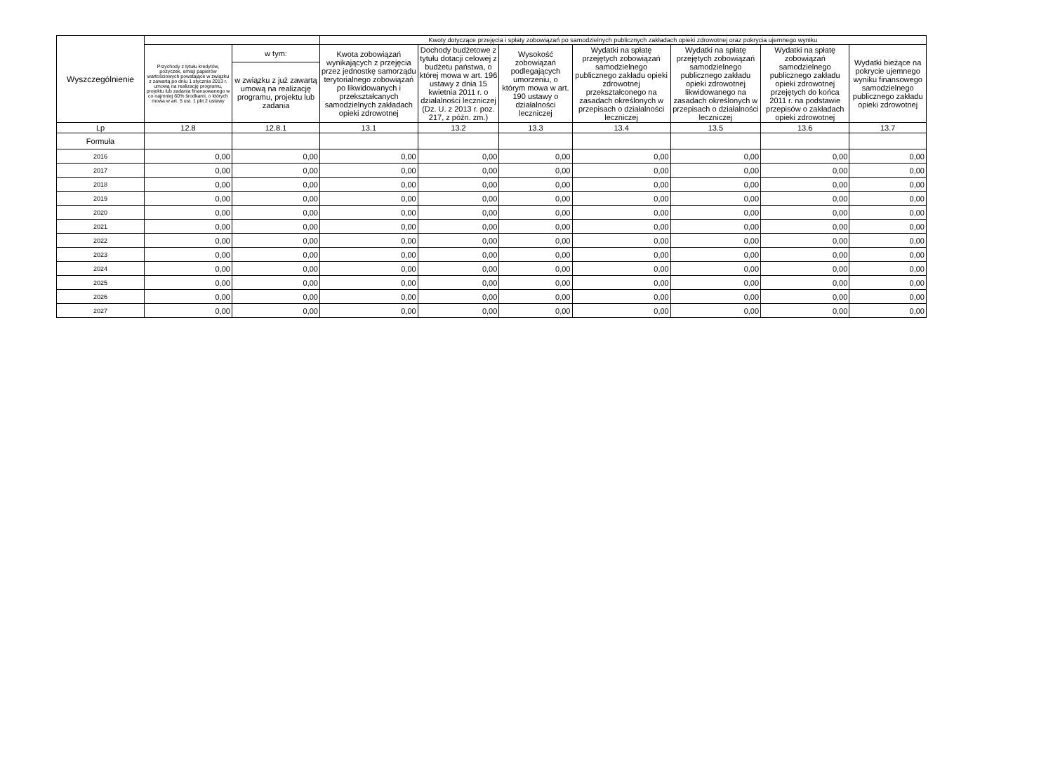| Wyszczególnienie | | | Kwoty dotyczące przejęcia i spłaty zobowiązań po samodzielnych publicznych zakładach opieki zdrowotnej oraz pokrycia ujemnego wyniku | | | | | | |
| --- | --- | --- | --- | --- | --- | --- | --- | --- | --- |
| | Przychody z tytułu kredytów, pożyczek, emisji papierów wartościowych powstające w związku z zawartą po dniu 1 stycznia 2013 r. umową na realizację programu, projektu lub zadania finansowanego w co najmniej 60% środkami, o których mowa w art. 5 ust. 1 pkt 2 ustawy | w tym: | Kwota zobowiązań wynikających z przejęcia przez jednostkę samorządu terytorialnego zobowiązań po likwidowanych i przekształcanych samodzielnych zakładach opieki zdrowotnej | Dochody budżetowe z tytułu dotacji celowej z budżetu państwa, o której mowa w art. 196 ustawy z dnia 15 kwietnia 2011 r. o działalności leczniczej (Dz. U. z 2013 r. poz. 217, z późn. zm.) | Wysokość zobowiązań podlegających umorzeniu, o którym mowa w art. 190 ustawy o działalności leczniczej | Wydatki na spłatę przejętych zobowiązań samodzielnego publicznego zakładu opieki zdrowotnej przekształconego na zasadach określonych w przepisach o działalności leczniczej | Wydatki na spłatę przejętych zobowiązań samodzielnego publicznego zakładu opieki zdrowotnej likwidowanego na zasadach określonych w przepisach o działalności leczniczej | Wydatki na spłatę zobowiązań samodzielnego publicznego zakładu opieki zdrowotnej przejętych do końca 2011 r. na podstawie przepisów o zakładach opieki zdrowotnej | Wydatki bieżące na pokrycie ujemnego wyniku finansowego samodzielnego publicznego zakładu opieki zdrowotnej |
| | | w związku z już zawartą umową na realizację programu, projektu lub zadania | | | | | | | |
| Lp | 12.8 | 12.8.1 | 13.1 | 13.2 | 13.3 | 13.4 | 13.5 | 13.6 | 13.7 |
| Formuła | | | | | | | | | |
| 2016 | 0,00 | 0,00 | 0,00 | 0,00 | 0,00 | 0,00 | 0,00 | 0,00 | 0,00 |
| 2017 | 0,00 | 0,00 | 0,00 | 0,00 | 0,00 | 0,00 | 0,00 | 0,00 | 0,00 |
| 2018 | 0,00 | 0,00 | 0,00 | 0,00 | 0,00 | 0,00 | 0,00 | 0,00 | 0,00 |
| 2019 | 0,00 | 0,00 | 0,00 | 0,00 | 0,00 | 0,00 | 0,00 | 0,00 | 0,00 |
| 2020 | 0,00 | 0,00 | 0,00 | 0,00 | 0,00 | 0,00 | 0,00 | 0,00 | 0,00 |
| 2021 | 0,00 | 0,00 | 0,00 | 0,00 | 0,00 | 0,00 | 0,00 | 0,00 | 0,00 |
| 2022 | 0,00 | 0,00 | 0,00 | 0,00 | 0,00 | 0,00 | 0,00 | 0,00 | 0,00 |
| 2023 | 0,00 | 0,00 | 0,00 | 0,00 | 0,00 | 0,00 | 0,00 | 0,00 | 0,00 |
| 2024 | 0,00 | 0,00 | 0,00 | 0,00 | 0,00 | 0,00 | 0,00 | 0,00 | 0,00 |
| 2025 | 0,00 | 0,00 | 0,00 | 0,00 | 0,00 | 0,00 | 0,00 | 0,00 | 0,00 |
| 2026 | 0,00 | 0,00 | 0,00 | 0,00 | 0,00 | 0,00 | 0,00 | 0,00 | 0,00 |
| 2027 | 0,00 | 0,00 | 0,00 | 0,00 | 0,00 | 0,00 | 0,00 | 0,00 | 0,00 |